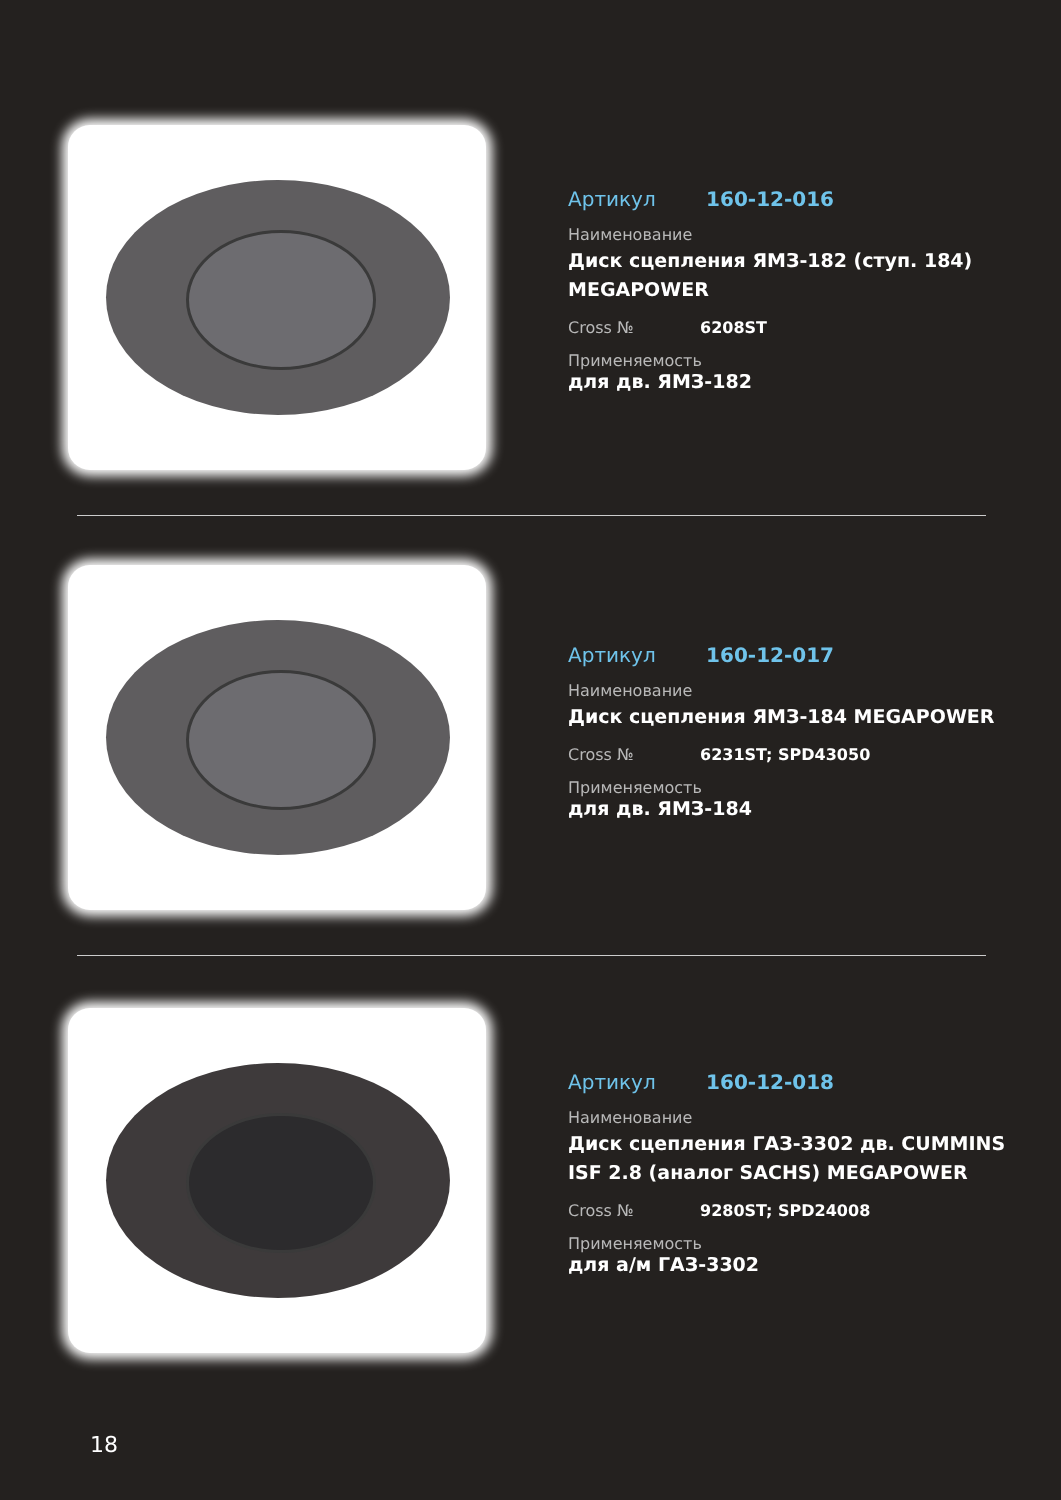Артикул 160-12-016
Наименование
Диск сцепления ЯМЗ-182 (ступ. 184)
MEGAPOWER
Cross № 6208ST
Применяемость
для дв. ЯМЗ-182
Артикул 160-12-017
Наименование
Диск сцепления ЯМЗ-184 MEGAPOWER
Cross № 6231ST; SPD43050
Применяемость
для дв. ЯМЗ-184
Артикул 160-12-018
Наименование
Диск сцепления ГАЗ-3302 дв. CUMMINS
ISF 2.8 (аналог SACHS) MEGAPOWER
Cross № 9280ST; SPD24008
Применяемость
для а/м ГАЗ-3302
18